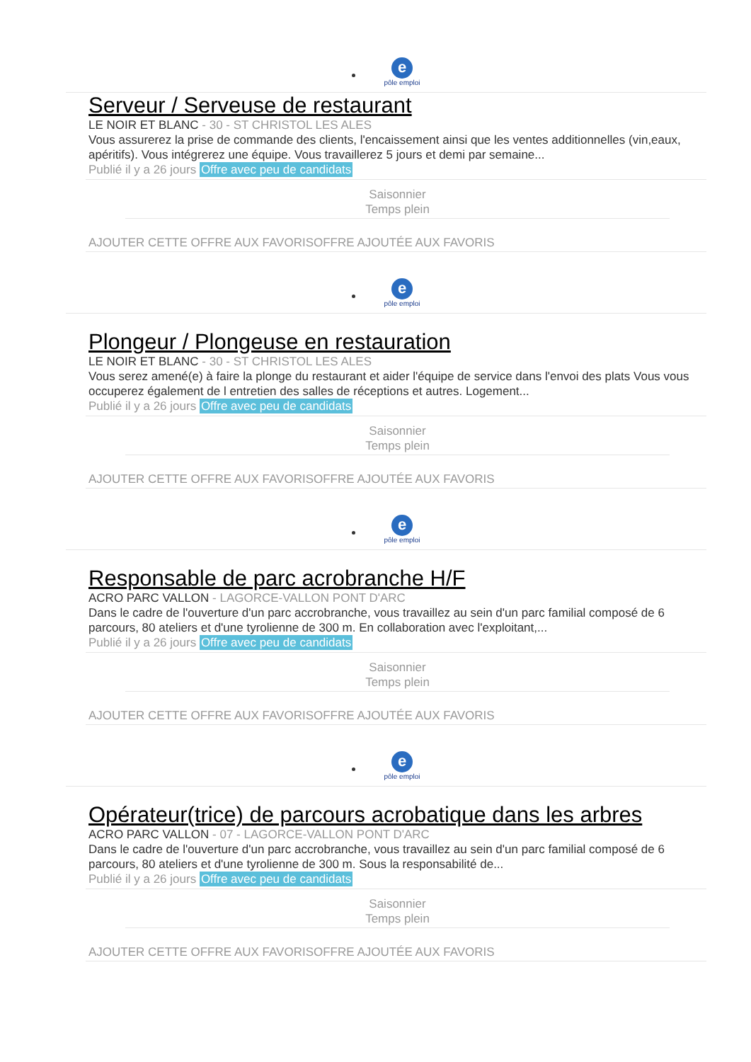e
pôle emploi
Serveur / Serveuse de restaurant
LE NOIR ET BLANC - 30 - ST CHRISTOL LES ALES
Vous assurerez la prise de commande des clients, l'encaissement ainsi que les ventes additionnelles (vin,eaux, apéritifs). Vous intégrerez une équipe. Vous travaillerez 5 jours et demi par semaine...
Publié il y a 26 jours Offre avec peu de candidats
Saisonnier
Temps plein
AJOUTER CETTE OFFRE AUX FAVORISOFFRE AJOUTÉE AUX FAVORIS
e
pôle emploi
Plongeur / Plongeuse en restauration
LE NOIR ET BLANC - 30 - ST CHRISTOL LES ALES
Vous serez amené(e) à faire la plonge du restaurant et aider l'équipe de service dans l'envoi des plats Vous vous occuperez également de l entretien des salles de réceptions et autres. Logement...
Publié il y a 26 jours Offre avec peu de candidats
Saisonnier
Temps plein
AJOUTER CETTE OFFRE AUX FAVORISOFFRE AJOUTÉE AUX FAVORIS
e
pôle emploi
Responsable de parc acrobranche H/F
ACRO PARC VALLON - LAGORCE-VALLON PONT D'ARC
Dans le cadre de l'ouverture d'un parc accrobranche, vous travaillez au sein d'un parc familial composé de 6 parcours, 80 ateliers et d'une tyrolienne de 300 m. En collaboration avec l'exploitant,...
Publié il y a 26 jours Offre avec peu de candidats
Saisonnier
Temps plein
AJOUTER CETTE OFFRE AUX FAVORISOFFRE AJOUTÉE AUX FAVORIS
e
pôle emploi
Opérateur(trice) de parcours acrobatique dans les arbres
ACRO PARC VALLON - 07 - LAGORCE-VALLON PONT D'ARC
Dans le cadre de l'ouverture d'un parc accrobranche, vous travaillez au sein d'un parc familial composé de 6 parcours, 80 ateliers et d'une tyrolienne de 300 m. Sous la responsabilité de...
Publié il y a 26 jours Offre avec peu de candidats
Saisonnier
Temps plein
AJOUTER CETTE OFFRE AUX FAVORISOFFRE AJOUTÉE AUX FAVORIS